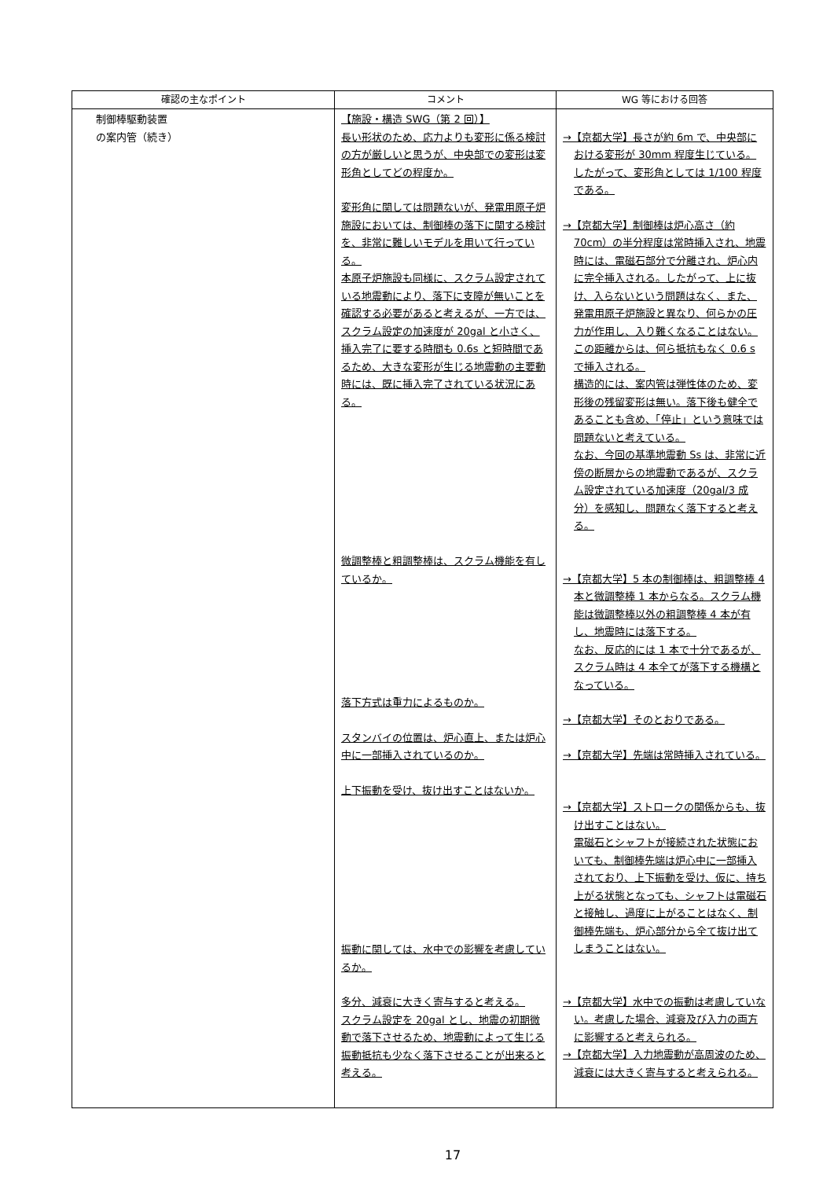| 確認の主なポイント | コメント | WG 等における回答 |
| --- | --- | --- |
| 制御棒駆動装置 の案内管（続き） | 【施設・構造 SWG（第 2 回）】 長い形状のため、応力よりも変形に係る検討の方が厳しいと思うが、中央部での変形は変形角としてどの程度か。 変形角に関しては問題ないが、発電用原子炉施設においては、制御棒の落下に関する検討を、非常に難しいモデルを用いて行っている。 本原子炉施設も同様に、スクラム設定されている地震動により、落下に支障が無いことを確認する必要があると考えるが、一方では、スクラム設定の加速度が 20gal と小さく、挿入完了に要する時間も 0.6s と短時間であるため、大きな変形が生じる地震動の主要動時には、既に挿入完了されている状況にある。 微調整棒と粗調整棒は、スクラム機能を有しているか。 落下方式は重力によるものか。 スタンバイの位置は、炉心直上、または炉心中に一部挿入されているのか。 上下振動を受け、抜け出すことはないか。 振動に関しては、水中での影響を考慮しているか。 多分、減衰に大きく寄与すると考える。 スクラム設定を 20gal とし、地震の初期微動で落下させるため、地震動によって生じる振動抵抗も少なく落下させることが出来ると考える。 | →【京都大学】長さが約 6m で、中央部における変形が 30mm 程度生じている。したがって、変形角としては 1/100 程度である。 →【京都大学】制御棒は炉心高さ（約 70cm）の半分程度は常時挿入され、地震時には、電磁石部分で分離され、炉心内に完全挿入される。したがって、上に抜け、入らないという問題はなく、また、発電用原子炉施設と異なり、何らかの圧力が作用し、入り難くなることはない。この距離からは、何ら抵抗もなく 0.6 s で挿入される。 構造的には、案内管は弾性体のため、変形後の残留変形は無い。落下後も健全であることも含め、「停止」という意味では問題ないと考えている。 なお、今回の基準地震動 Ss は、非常に近傍の断層からの地震動であるが、スクラム設定されている加速度（20gal/3 成分）を感知し、問題なく落下すると考える。 →【京都大学】5 本の制御棒は、粗調整棒 4 本と微調整棒 1 本からなる。スクラム機能は微調整棒以外の粗調整棒 4 本が有し、地震時には落下する。 なお、反応的には 1 本で十分であるが、スクラム時は 4 本全てが落下する機構となっている。 →【京都大学】そのとおりである。 →【京都大学】先端は常時挿入されている。 →【京都大学】ストロークの関係からも、抜け出すことはない。 電磁石とシャフトが接続された状態においても、制御棒先端は炉心中に一部挿入されており、上下振動を受け、仮に、持ち上がる状態となっても、シャフトは電磁石と接触し、過度に上がることはなく、制御棒先端も、炉心部分から全て抜け出てしまうことはない。 →【京都大学】水中での振動は考慮していない。考慮した場合、減衰及び入力の両方に影響すると考えられる。 →【京都大学】入力地震動が高周波のため、減衰には大きく寄与すると考えられる。 |
17